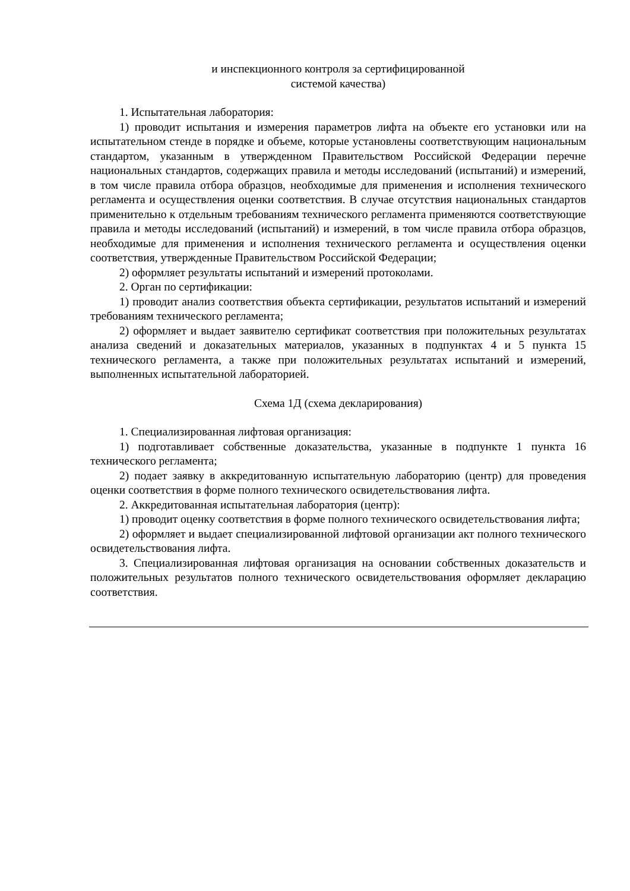и инспекционного контроля за сертифицированной
системой качества)
1. Испытательная лаборатория:
1) проводит испытания и измерения параметров лифта на объекте его установки или на испытательном стенде в порядке и объеме, которые установлены соответствующим национальным стандартом, указанным в утвержденном Правительством Российской Федерации перечне национальных стандартов, содержащих правила и методы исследований (испытаний) и измерений, в том числе правила отбора образцов, необходимые для применения и исполнения технического регламента и осуществления оценки соответствия. В случае отсутствия национальных стандартов применительно к отдельным требованиям технического регламента применяются соответствующие правила и методы исследований (испытаний) и измерений, в том числе правила отбора образцов, необходимые для применения и исполнения технического регламента и осуществления оценки соответствия, утвержденные Правительством Российской Федерации;
2) оформляет результаты испытаний и измерений протоколами.
2. Орган по сертификации:
1) проводит анализ соответствия объекта сертификации, результатов испытаний и измерений требованиям технического регламента;
2) оформляет и выдает заявителю сертификат соответствия при положительных результатах анализа сведений и доказательных материалов, указанных в подпунктах 4 и 5 пункта 15 технического регламента, а также при положительных результатах испытаний и измерений, выполненных испытательной лабораторией.
Схема 1Д (схема декларирования)
1. Специализированная лифтовая организация:
1) подготавливает собственные доказательства, указанные в подпункте 1 пункта 16 технического регламента;
2) подает заявку в аккредитованную испытательную лабораторию (центр) для проведения оценки соответствия в форме полного технического освидетельствования лифта.
2. Аккредитованная испытательная лаборатория (центр):
1) проводит оценку соответствия в форме полного технического освидетельствования лифта;
2) оформляет и выдает специализированной лифтовой организации акт полного технического освидетельствования лифта.
3. Специализированная лифтовая организация на основании собственных доказательств и положительных результатов полного технического освидетельствования оформляет декларацию соответствия.